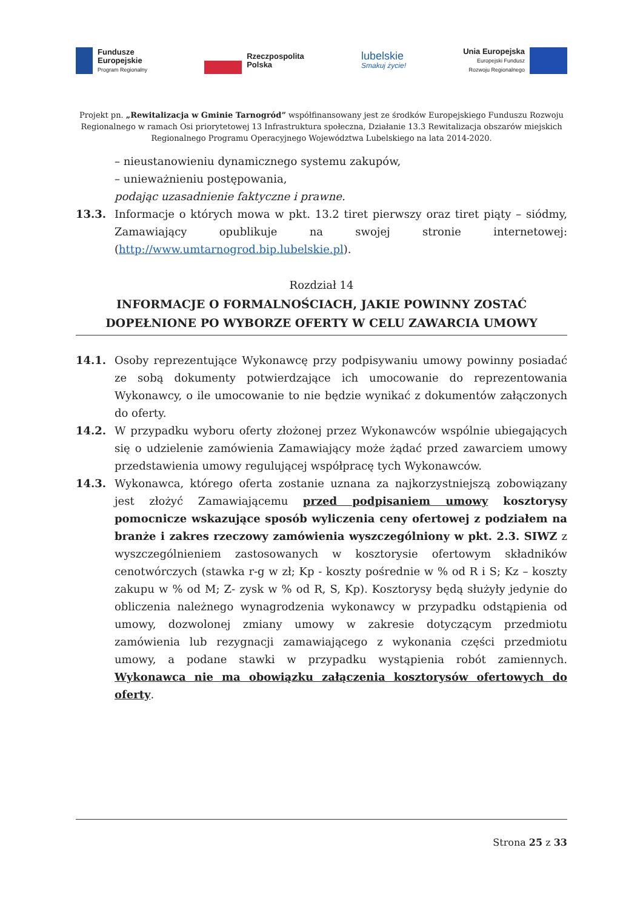Fundusze
Europejskie
Program Regionalny
Rzeczpospolita
Polska
lubelskie
Smakuj życie!
Unia Europejska
Europejski Fundusz
Rozwoju Regionalnego
Projekt pn. „Rewitalizacja w Gminie Tarnogród” współfinansowany jest ze środków Europejskiego Funduszu Rozwoju Regionalnego w ramach Osi priorytetowej 13 Infrastruktura społeczna, Działanie 13.3 Rewitalizacja obszarów miejskich Regionalnego Programu Operacyjnego Województwa Lubelskiego na lata 2014-2020.
– nieustanowieniu dynamicznego systemu zakupów,
– unieważnieniu postępowania,
podając uzasadnienie faktyczne i prawne.
13.3. Informacje o których mowa w pkt. 13.2 tiret pierwszy oraz tiret piąty – siódmy, Zamawiający opublikuje na swojej stronie internetowej: (http://www.umtarnogrod.bip.lubelskie.pl).
Rozdział 14
INFORMACJE O FORMALNOŚCIACH, JAKIE POWINNY ZOSTAĆ DOPEŁNIONE PO WYBORZE OFERTY W CELU ZAWARCIA UMOWY
14.1. Osoby reprezentujące Wykonawcę przy podpisywaniu umowy powinny posiadać ze sobą dokumenty potwierdzające ich umocowanie do reprezentowania Wykonawcy, o ile umocowanie to nie będzie wynikać z dokumentów załączonych do oferty.
14.2. W przypadku wyboru oferty złożonej przez Wykonawców wspólnie ubiegających się o udzielenie zamówienia Zamawiający może żądać przed zawarciem umowy przedstawienia umowy regulującej współpracę tych Wykonawców.
14.3. Wykonawca, którego oferta zostanie uznana za najkorzystniejszą zobowiązany jest złożyć Zamawiającemu przed podpisaniem umowy kosztorysy pomocnicze wskazujące sposób wyliczenia ceny ofertowej z podziałem na branże i zakres rzeczowy zamówienia wyszczególniony w pkt. 2.3. SIWZ z wyszczególnieniem zastosowanych w kosztorysie ofertowym składników cenotwórczych (stawka r-g w zł; Kp - koszty pośrednie w % od R i S; Kz – koszty zakupu w % od M; Z- zysk w % od R, S, Kp). Kosztorysy będą służyły jedynie do obliczenia należnego wynagrodzenia wykonawcy w przypadku odstąpienia od umowy, dozwolonej zmiany umowy w zakresie dotyczącym przedmiotu zamówienia lub rezygnacji zamawiającego z wykonania części przedmiotu umowy, a podane stawki w przypadku wystąpienia robót zamiennych. Wykonawca nie ma obowiązku załączenia kosztorysów ofertowych do oferty.
Strona 25 z 33